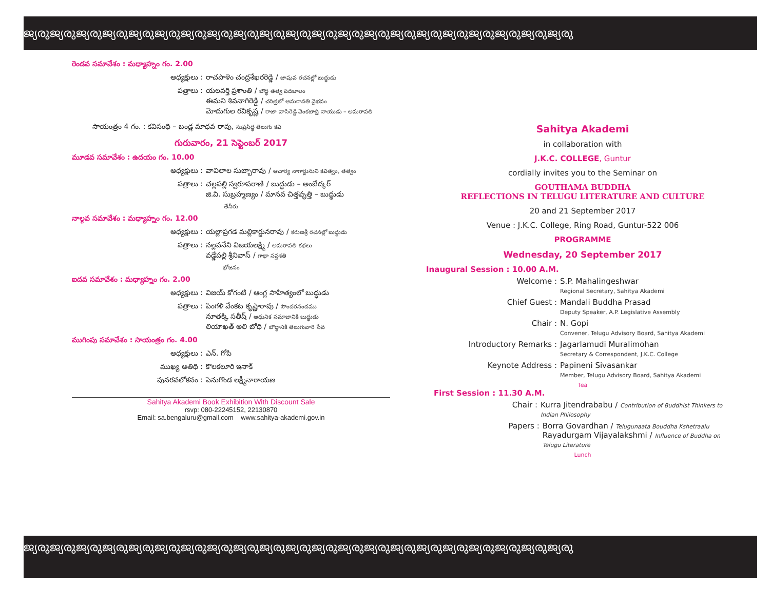ജ്യരുജ്യരുജ്യരുജ്യരുജ്യരുജ്യരുജ്യരുജ്യരുജ്യരുജ്യരുജ്യരുജ്യരുജ്യരുജ്യരുജ്യരുജ്യരുജ്യരുജ്യരുജ്യരുജ്യരുജ്യരു
రెండవ సమావేశం : మధ్యాహ్నం గం. 2.00
అధ్యక్షులు : రాచపాళెం చంద్రశేఖరరెడ్డి / జాషువ రచనల్లో బుద్ధుడు
పత్రాలు : యలవర్తి ప్రశాంతి / బౌద్ధ తత్వ పదజాలం
ఈమని శివనాగిరెడ్డి / చరిత్రలో అమరావతి వైభవం
మోదుగుల రవికృష్ణ / రాజా వాసిరెడ్డి వెంకటాద్రి నాయుడు – అమరావతి
సాయంత్రం 4 గం. : కవిసంధి – బండ్ల మాధవ రావు, సుప్రసిద్ధ తెలుగు కవి
గురువారం, 21 సెప్టెంబర్ 2017
మూడవ సమావేశం : ఉదయం గం. 10.00
అధ్యక్షులు : వావిలాల సుబ్బారావు / ఆచార్య నాగార్జునుని కవిత్వం, తత్వం
పత్రాలు : చల్లపల్లి స్వరూపరాణి / బుద్ధుడు – అంబేద్కర్
జి.వి. సుబ్రహ్మణ్యం / మానవ చిత్తవృత్తి – బుద్ధుడు
తేనీరు
నాల్గవ సమావేశం : మధ్యాహ్నం గం. 12.00
అధ్యక్షులు : యల్లాప్రగడ మల్లికార్జునరావు / కరుణశ్రీ రచనల్లో బుద్ధుడు
పత్రాలు : నల్లపనేని విజయలక్ష్మి / అమరావతి కథలు
వడ్డేపల్లి శ్రీనివాస్ / గాథా సప్తశతి
భోజనం
ఐదవ సమావేశం : మధ్యాహ్నం గం. 2.00
అధ్యక్షులు : విజయ్ కోగంటి / ఆంగ్ల సాహిత్యంలో బుద్ధుడు
పత్రాలు : పింగళి వేంకట కృష్ణారావు / సౌందరనందము
నూతక్కి సతీష్ / ఆధునిక సమాజానికి బుద్ధుడు
లియాఖత్ అలి బోధి / బౌద్ధానికి తెలుగువారి సేవ
ముగింపు సమావేశం : సాయంత్రం గం. 4.00
అధ్యక్షులు : ఎన్. గోపి
ముఖ్య అతిథి : కొలకలూరి ఇనాక్
పునరవలోకనం : పెనుగొండ లక్ష్మీనారాయణ
Sahitya Akademi Book Exhibition With Discount Sale
rsvp: 080-22245152, 22130870
Email: sa.bengaluru@gmail.com www.sahitya-akademi.gov.in
Sahitya Akademi
in collaboration with
J.K.C. COLLEGE, Guntur
cordially invites you to the Seminar on
GOUTHAMA BUDDHA
REFLECTIONS IN TELUGU LITERATURE AND CULTURE
20 and 21 September 2017
Venue : J.K.C. College, Ring Road, Guntur-522 006
PROGRAMME
Wednesday, 20 September 2017
Inaugural Session : 10.00 A.M.
Welcome : S.P. Mahalingeshwar
Regional Secretary, Sahitya Akademi
Chief Guest : Mandali Buddha Prasad
Deputy Speaker, A.P. Legislative Assembly
Chair : N. Gopi
Convener, Telugu Advisory Board, Sahitya Akademi
Introductory Remarks : Jagarlamudi Muralimohan
Secretary & Correspondent, J.K.C. College
Keynote Address : Papineni Sivasankar
Member, Telugu Advisory Board, Sahitya Akademi
Tea
First Session : 11.30 A.M.
Chair : Kurra Jitendrababu / Contribution of Buddhist Thinkers to Indian Philosophy
Papers : Borra Govardhan / Telugunaata Bouddha Kshetraalu
Rayadurgam Vijayalakshmi / Influence of Buddha on Telugu Literature
Lunch
ജ്യരുജ്യരുജ്യരുജ്യരുജ്യരുജ്യരുജ്യരുജ്യരുജ്യരുജ്യരുജ്യരുജ്യരുജ്യരുജ്യരുജ്യരുജ്യരുജ്യരുജ്യരുജ്യരുജ്യരുജ്യരു